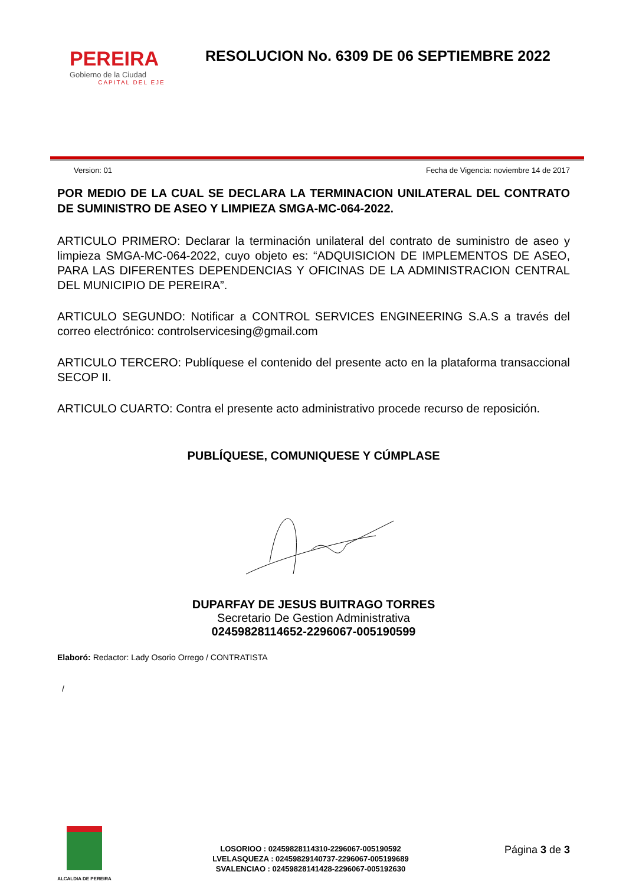PEREIRA
Gobierno de la Ciudad
CAPITAL DEL EJE
RESOLUCION No. 6309 DE 06 SEPTIEMBRE 2022
Version: 01 Fecha de Vigencia: noviembre 14 de 2017
POR MEDIO DE LA CUAL SE DECLARA LA TERMINACION UNILATERAL DEL CONTRATO DE SUMINISTRO DE ASEO Y LIMPIEZA SMGA-MC-064-2022.
ARTICULO PRIMERO: Declarar la terminación unilateral del contrato de suministro de aseo y limpieza SMGA-MC-064-2022, cuyo objeto es: “ADQUISICION DE IMPLEMENTOS DE ASEO, PARA LAS DIFERENTES DEPENDENCIAS Y OFICINAS DE LA ADMINISTRACION CENTRAL DEL MUNICIPIO DE PEREIRA”.
ARTICULO SEGUNDO: Notificar a CONTROL SERVICES ENGINEERING S.A.S a través del correo electrónico: controlservicesing@gmail.com
ARTICULO TERCERO: Publíquese el contenido del presente acto en la plataforma transaccional SECOP II.
ARTICULO CUARTO: Contra el presente acto administrativo procede recurso de reposición.
PUBLÍQUESE, COMUNIQUESE Y CÚMPLASE
DUPARFAY DE JESUS BUITRAGO TORRES
Secretario De Gestion Administrativa
02459828114652-2296067-005190599
Elaboró: Redactor: Lady Osorio Orrego / CONTRATISTA
/
ALCALDIA DE PEREIRA
LOSORIOO : 02459828114310-2296067-005190592
LVELASQUEZA : 02459829140737-2296067-005199689
SVALENCIAO : 02459828141428-2296067-005192630
Página 3 de 3